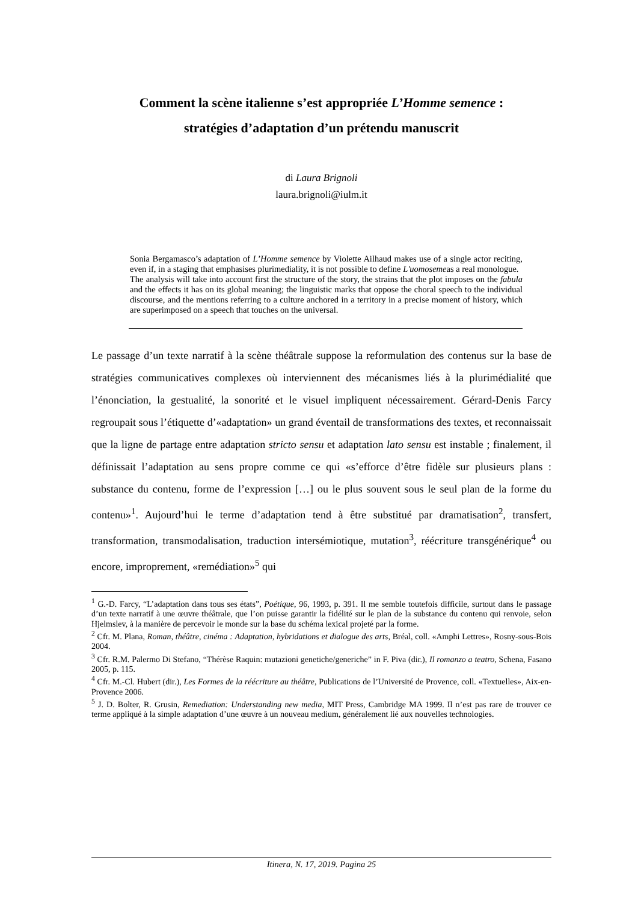Comment la scène italienne s’est appropriée L’Homme semence :
stratégies d’adaptation d’un prétendu manuscrit
di Laura Brignoli
laura.brignoli@iulm.it
Sonia Bergamasco’s adaptation of L’Homme semence by Violette Ailhaud makes use of a single actor reciting, even if, in a staging that emphasises plurimediality, it is not possible to define L'uomosemeas a real monologue.
The analysis will take into account first the structure of the story, the strains that the plot imposes on the fabula and the effects it has on its global meaning; the linguistic marks that oppose the choral speech to the individual discourse, and the mentions referring to a culture anchored in a territory in a precise moment of history, which are superimposed on a speech that touches on the universal.
Le passage d’un texte narratif à la scène théâtrale suppose la reformulation des contenus sur la base de stratégies communicatives complexes où interviennent des mécanismes liés à la plurimédialité que l’énonciation, la gestualité, la sonorité et le visuel impliquent nécessairement. Gérard-Denis Farcy regroupait sous l’étiquette d’«adaptation» un grand éventail de transformations des textes, et reconnaissait que la ligne de partage entre adaptation stricto sensu et adaptation lato sensu est instable ; finalement, il définissait l’adaptation au sens propre comme ce qui «s’efforce d’être fidèle sur plusieurs plans : substance du contenu, forme de l’expression […] ou le plus souvent sous le seul plan de la forme du contenu»<sup>1</sup>. Aujourd’hui le terme d’adaptation tend à être substitué par dramatisation<sup>2</sup>, transfert, transformation, transmodalisation, traduction intersémiotique, mutation<sup>3</sup>, réécriture transgénérique<sup>4</sup> ou encore, improprement, «remédiation»<sup>5</sup> qui
<sup>1</sup> G.-D. Farcy, “L’adaptation dans tous ses états”, Poétique, 96, 1993, p. 391. Il me semble toutefois difficile, surtout dans le passage d’un texte narratif à une œuvre théâtrale, que l’on puisse garantir la fidélité sur le plan de la substance du contenu qui renvoie, selon Hjelmslev, à la manière de percevoir le monde sur la base du schéma lexical projeté par la forme.
<sup>2</sup> Cfr. M. Plana, Roman, théâtre, cinéma : Adaptation, hybridations et dialogue des arts, Bréal, coll. «Amphi Lettres», Rosny-sous-Bois 2004.
<sup>3</sup> Cfr. R.M. Palermo Di Stefano, “Thérèse Raquin: mutazioni genetiche/generiche” in F. Piva (dir.), Il romanzo a teatro, Schena, Fasano 2005, p. 115.
<sup>4</sup> Cfr. M.-Cl. Hubert (dir.), Les Formes de la réécriture au théâtre, Publications de l’Université de Provence, coll. «Textuelles», Aix-en-Provence 2006.
<sup>5</sup> J. D. Bolter, R. Grusin, Remediation: Understanding new media, MIT Press, Cambridge MA 1999. Il n’est pas rare de trouver ce terme appliqué à la simple adaptation d’une œuvre à un nouveau medium, généralement lié aux nouvelles technologies.
Itinera, N. 17, 2019. Pagina 25